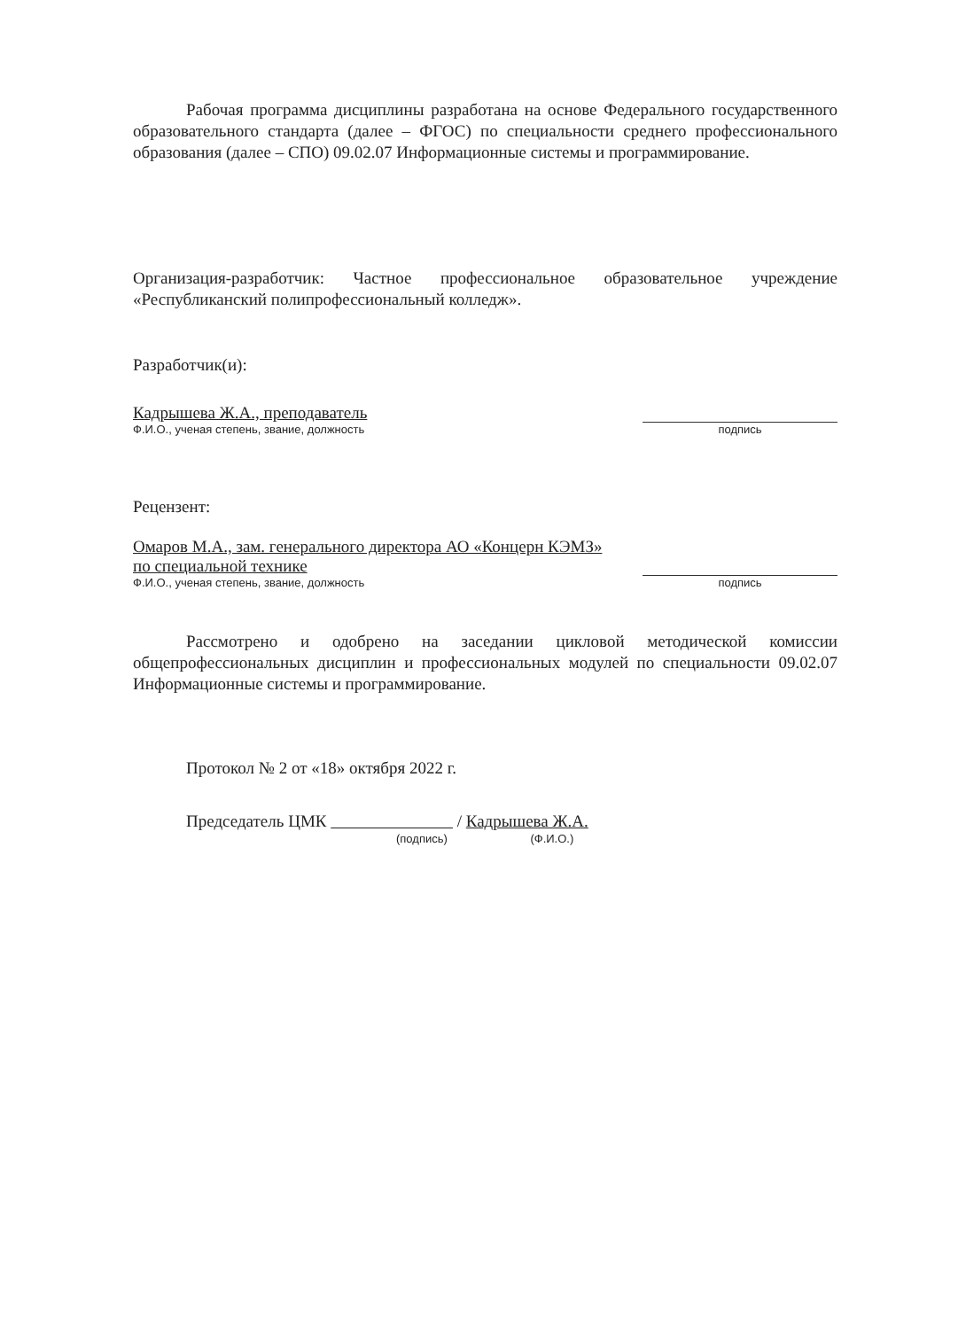Рабочая программа дисциплины разработана на основе Федерального государственного образовательного стандарта (далее – ФГОС) по специальности среднего профессионального образования (далее – СПО) 09.02.07 Информационные системы и программирование.
Организация-разработчик: Частное профессиональное образовательное учреждение «Республиканский полипрофессиональный колледж».
Разработчик(и):
Кадрышева Ж.А., преподаватель
Ф.И.О., ученая степень, звание, должность
подпись
Рецензент:
Омаров М.А., зам. генерального директора АО «Концерн КЭМЗ»
по специальной технике
Ф.И.О., ученая степень, звание, должность
подпись
Рассмотрено и одобрено на заседании цикловой методической комиссии общепрофессиональных дисциплин и профессиональных модулей по специальности 09.02.07 Информационные системы и программирование.
Протокол № 2 от «18» октября 2022 г.
Председатель ЦМК / Кадрышева Ж.А.
(подпись) (Ф.И.О.)